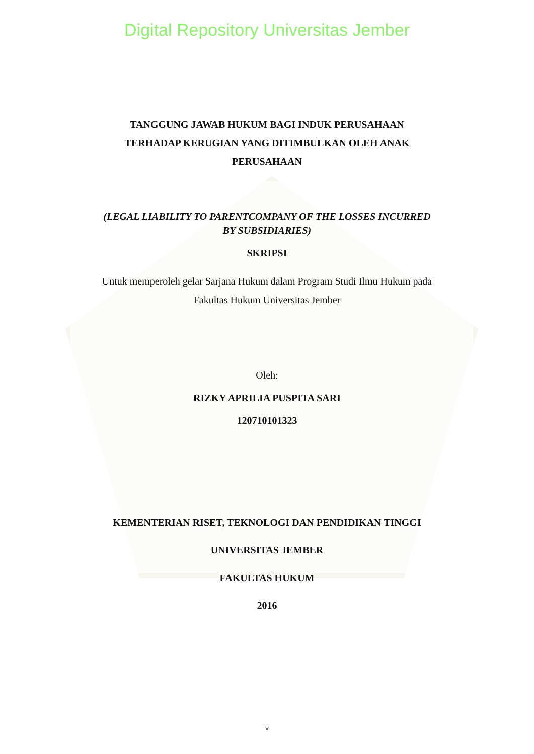Digital Repository Universitas Jember
TANGGUNG JAWAB HUKUM BAGI INDUK PERUSAHAAN
TERHADAP KERUGIAN YANG DITIMBULKAN OLEH ANAK
PERUSAHAAN
(LEGAL LIABILITY TO PARENTCOMPANY OF THE LOSSES INCURRED
BY SUBSIDIARIES)
SKRIPSI
Untuk memperoleh gelar Sarjana Hukum dalam Program Studi Ilmu Hukum pada
Fakultas Hukum Universitas Jember
Oleh:
RIZKY APRILIA PUSPITA SARI
120710101323
KEMENTERIAN RISET, TEKNOLOGI DAN PENDIDIKAN TINGGI
UNIVERSITAS JEMBER
FAKULTAS HUKUM
2016
v